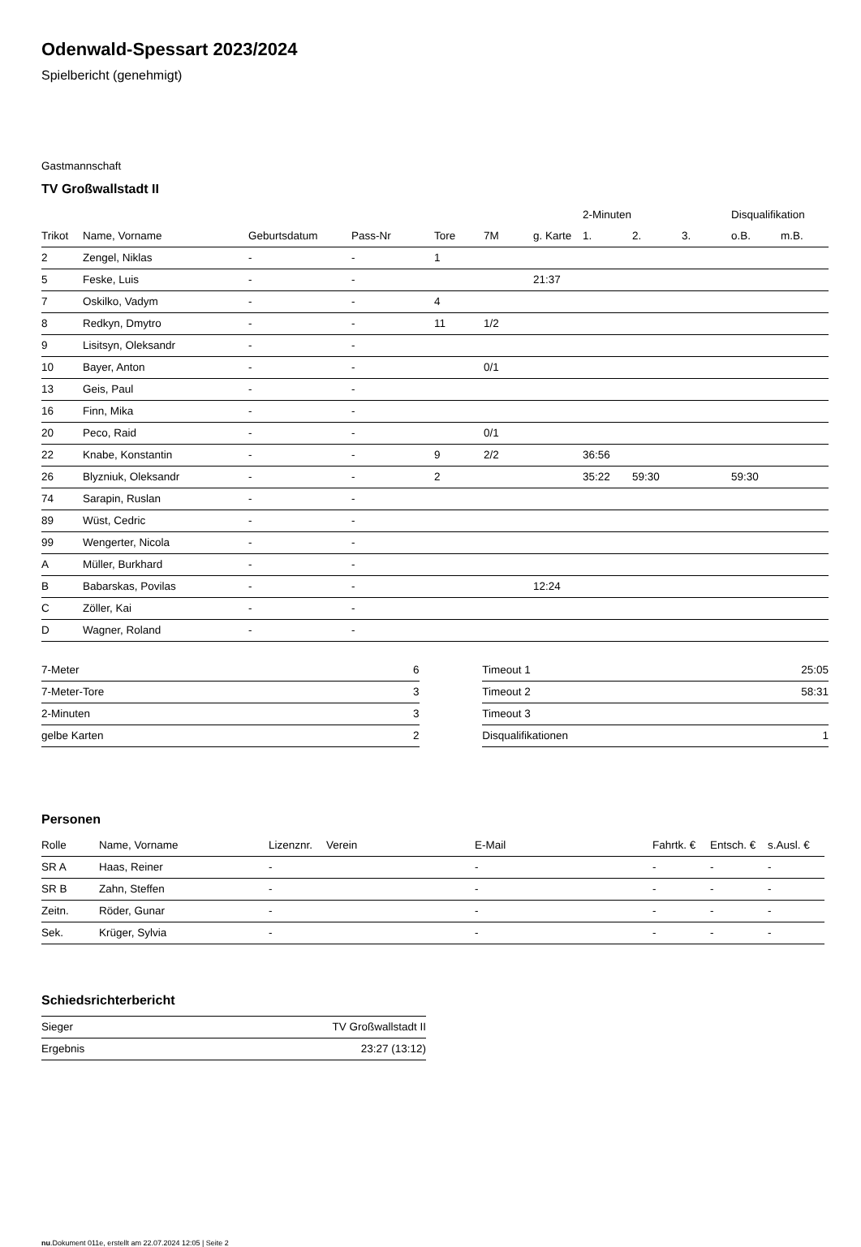Odenwald-Spessart 2023/2024
Spielbericht (genehmigt)
Gastmannschaft
TV Großwallstadt II
| | | | | | | | 2-Minuten | | | Disqualifikation | |
| --- | --- | --- | --- | --- | --- | --- | --- | --- | --- | --- | --- |
| Trikot | Name, Vorname | Geburtsdatum | Pass-Nr | Tore | 7M | g. Karte | 1. | 2. | 3. | o.B. | m.B. |
| 2 | Zengel, Niklas | - | - | 1 | | | | | | | |
| 5 | Feske, Luis | - | - | | | 21:37 | | | | | |
| 7 | Oskilko, Vadym | - | - | 4 | | | | | | | |
| 8 | Redkyn, Dmytro | - | - | 11 | 1/2 | | | | | | |
| 9 | Lisitsyn, Oleksandr | - | - | | | | | | | | |
| 10 | Bayer, Anton | - | - | | 0/1 | | | | | | |
| 13 | Geis, Paul | - | - | | | | | | | | |
| 16 | Finn, Mika | - | - | | | | | | | | |
| 20 | Peco, Raid | - | - | | 0/1 | | | | | | |
| 22 | Knabe, Konstantin | - | - | 9 | 2/2 | | 36:56 | | | | |
| 26 | Blyzniuk, Oleksandr | - | - | 2 | | | 35:22 | 59:30 | | 59:30 | |
| 74 | Sarapin, Ruslan | - | - | | | | | | | | |
| 89 | Wüst, Cedric | - | - | | | | | | | | |
| 99 | Wengerter, Nicola | - | - | | | | | | | | |
| A | Müller, Burkhard | - | - | | | | | | | | |
| B | Babarskas, Povilas | - | - | | | 12:24 | | | | | |
| C | Zöller, Kai | - | - | | | | | | | | |
| D | Wagner, Roland | - | - | | | | | | | | |
| 7-Meter | 6 |
| 7-Meter-Tore | 3 |
| 2-Minuten | 3 |
| gelbe Karten | 2 |
| Timeout 1 | 25:05 |
| Timeout 2 | 58:31 |
| Timeout 3 | |
| Disqualifikationen | 1 |
Personen
| Rolle | Name, Vorname | Lizenznr. | Verein | E-Mail | Fahrtk. € | Entsch. € | s.Ausl. € |
| --- | --- | --- | --- | --- | --- | --- | --- |
| SR A | Haas, Reiner | - | | - | - | - | - |
| SR B | Zahn, Steffen | - | | - | - | - | - |
| Zeitn. | Röder, Gunar | - | | - | - | - | - |
| Sek. | Krüger, Sylvia | - | | - | - | - | - |
Schiedsrichterbericht
| Sieger | TV Großwallstadt II |
| Ergebnis | 23:27 (13:12) |
nu.Dokument 011e, erstellt am 22.07.2024 12:05 | Seite 2